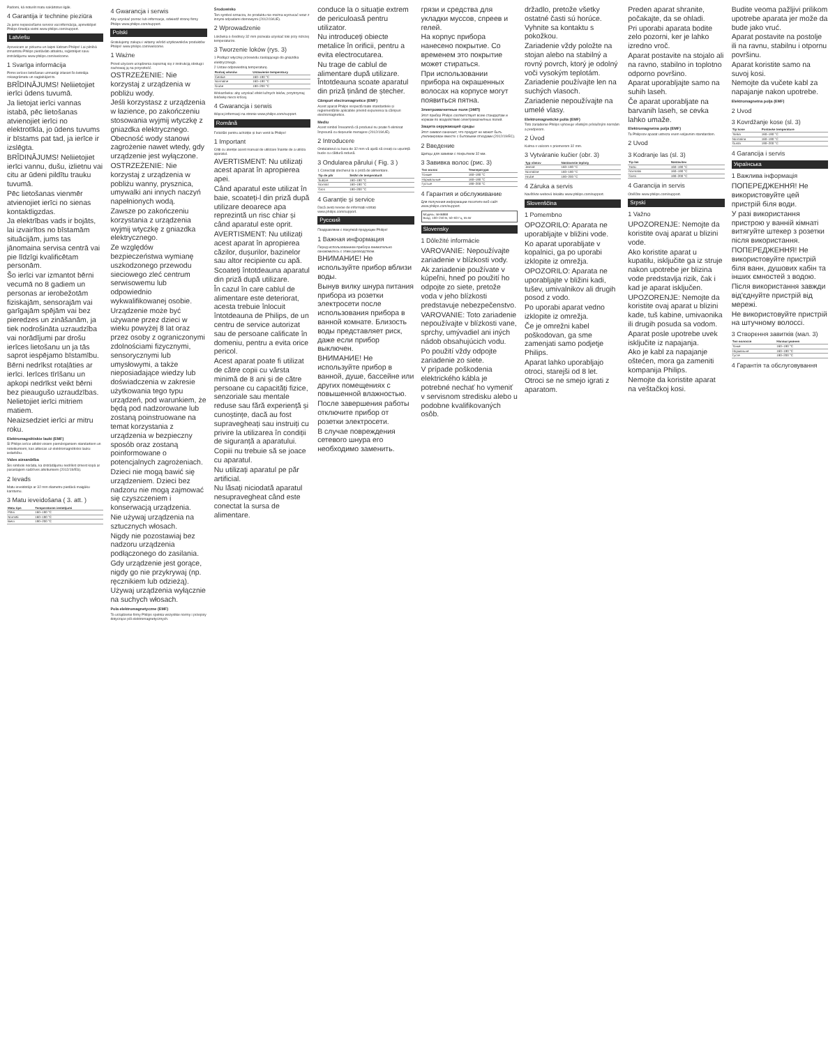Padomi, kā noturēt matu sakārtotus ilgāk.
4 Garantija ir technine pieziūra
Ja jums nepieciešams serviss vai informācija, apmeklējiet Philips tīmekļa vietni www.philips.com/support.
Latviešu
Apsveicam ar pirkumu un laipni lūdzam Philips! Lai pilnībā izmantotu Philips piedāvāto atbalstu, reģistrējiet savu izstrādājumu www.philips.com/welcome.
1 Svarīga informācija
Pirms ierīces lietošanas uzmanīgi izlasiet šo lietotāja rokasgrāmatu un saglabājiet to.
BRĪDINĀJUMS! Neliietojiet ierīci ūdens tuvumā.
Ja lietojat ierīci vannas istabā, pēc lietošanas atvienojiet ierīci no elektrotīkla, jo ūdens tuvums ir bīstams pat tad, ja ierīce ir izslēgta.
BRĪDINĀJUMS! Neliietojiet ierīci vannu, dušu, izlietnu vai citu ar ūdeni pildītu trauku tuvumā.
Pēc lietošanas vienmēr atvienojiet ierīci no sienas kontaktligzdas.
Ja elektrības vads ir bojāts, lai izvairītos no bīstamām situācijām, jums tas jānomaina servisa centrā vai pie līdzīgi kvalificētam personām.
Šo ierīci var izmantot bērni vecumā no 8 gadiem un personas ar ierobežotām fiziskajām, sensorajām vai garīgajām spējām vai bez pieredzes un zināšanām, ja tiek nodrošināta uzraudzība vai norādījumi par drošu ierīces lietošanu un ja tās saprot iespējamo bīstamību.
Bērni nedrīkst rotaļāties ar ierīci. Ierīces tīrīšanu un apkopi nedrīkst veikt bērni bez pieaugušo uzraudzības.
Nelietojiet ierīci mitriem matiem.
Neaizsedziet ierīci ar mitru roku.
Elektromagnētiskie lauki (EMF)
Šī Philips ierīce atbilst visiem piemērojamiem standartiem un noteikumiem, kas attiecas uz elektromagnētisko lauku iedarbību.
Vides aizsardzība
Šis simbols norāda, ka izstrādājumu nedrīkst izmest kopā ar parastajiem sadzīves atkritumiem (2012/19/ES).
2 Ievads
Matu ieveidotājs ar 32 mm diametru piedāvā maigāku karstumu.
3 Matu ieveidošana ( 3. att. )
| Matu tips | Temperatūras iestatījumi |
| --- | --- |
| Plāni | 160–190 °C |
| Normāli | 160–190 °C |
| Biezi | 190–200 °C |
4 Gwarancja i serwis
Aby uzyskać pomoc lub informacje, odwiedź stronę firmy Philips www.philips.com/support.
Polski
Gratulujemy zakupu i witamy wśród użytkowników produktów Philips! www.philips.com/welcome.
1 Ważne
Przed użyciem urządzenia zapoznaj się z instrukcją obsługi i zachowaj ją na przyszłość.
OSTRZEŻENIE: Nie korzystaj z urządzenia w pobliżu wody.
Jeśli korzystasz z urządzenia w łazience, po zakończeniu stosowania wyjmij wtyczkę z gniazdka elektrycznego. Obecność wody stanowi zagrożenie nawet wtedy, gdy urządzenie jest wyłączone.
OSTRZEŻENIE: Nie korzystaj z urządzenia w pobliżu wanny, prysznica, umywalki ani innych naczyń napełnionych wodą.
Zawsze po zakończeniu korzystania z urządzenia wyjmij wtyczkę z gniazdka elektrycznego.
Ze względów bezpieczeństwa wymianę uszkodzonego przewodu sieciowego zleć centrum serwisowemu lub odpowiednio wykwalifikowanej osobie.
Urządzenie może być używane przez dzieci w wieku powyżej 8 lat oraz przez osoby z ograniczonymi zdolnościami fizycznymi, sensorycznymi lub umysłowymi, a także nieposiadające wiedzy lub doświadczenia w zakresie użytkowania tego typu urządzeń, pod warunkiem, że będą pod nadzorowane lub zostaną poinstruowane na temat korzystania z urządzenia w bezpieczny sposób oraz zostaną poinformowane o potencjalnych zagrożeniach.
Dzieci nie mogą bawić się urządzeniem. Dzieci bez nadzoru nie mogą zajmować się czyszczeniem i konserwacją urządzenia.
Nie używaj urządzenia na sztucznych włosach.
Nigdy nie pozostawiaj bez nadzoru urządzenia podłączonego do zasilania.
Gdy urządzenie jest gorące, nigdy go nie przykrywaj (np. ręcznikiem lub odzieżą).
Używaj urządzenia wyłącznie na suchych włosach.
Pola elektromagnetyczne (EMF)
To urządzenie firmy Philips spełnia wszystkie normy i przepisy dotyczące pól elektromagnetycznych.
Środowisko
Ten symbol oznacza, że produktu nie można wyrzucać wraz z innymi odpadami domowymi (2012/19/UE).
2 Wprowadzenie
Lokówka o średnicy 32 mm pozwala uzyskać loki przy niższej temperaturze.
3 Tworzenie loków (rys. 3)
1 Podłącz wtyczkę przewodu zasilającego do gniazdka elektrycznego.
2 Ustaw odpowiednią temperaturę.
| Rodzaj włosów | Ustawienie temperatury |
| --- | --- |
| Cienkie | 160–190 °C |
| Normalne | 160–190 °C |
| Grube | 190–200 °C |
Wskazówka: aby uzyskać efekt luźnych loków, przytrzymaj lokówkę nieco krócej.
4 Gwarancja i serwis
Więcej informacji na stronie www.philips.com/support.
Română
Felicitări pentru achiziție și bun venit la Philips!
1 Important
Citiți cu atenție acest manual de utilizare înainte de a utiliza aparatul.
AVERTISMENT: Nu utilizați acest aparat în apropierea apei.
Când aparatul este utilizat în baie, scoateți-l din priză după utilizare deoarece apa reprezintă un risc chiar și când aparatul este oprit.
AVERTISMENT: Nu utilizați acest aparat în apropierea căzilor, dușurilor, bazinelor sau altor recipiente cu apă.
Scoateți întotdeauna aparatul din priză după utilizare.
În cazul în care cablul de alimentare este deteriorat, acesta trebuie înlocuit întotdeauna de Philips, de un centru de service autorizat sau de persoane calificate în domeniu, pentru a evita orice pericol.
Acest aparat poate fi utilizat de către copii cu vârsta minimă de 8 ani și de către persoane cu capacități fizice, senzoriale sau mentale reduse sau fără experiență și cunoștințe, dacă au fost supravegheați sau instruiți cu privire la utilizarea în condiții de siguranță a aparatului.
Copiii nu trebuie să se joace cu aparatul.
Nu utilizați aparatul pe păr artificial.
Nu lăsați niciodată aparatul nesupravegheat când este conectat la sursa de alimentare.
conduce la o situație extrem de periculoasă pentru utilizator.
Nu introduceți obiecte metalice în orificii, pentru a evita electrocutarea.
Nu trage de cablul de alimentare după utilizare. Întotdeauna scoate aparatul din priză ținând de ștecher.
Câmpuri electromagnetice (EMF)
Acest aparat Philips respectă toate standardele și reglementările aplicabile privind expunerea la câmpuri electromagnetice.
Mediu
Acest simbol înseamnă că produsul nu poate fi eliminat împreună cu deșeurile menajere (2012/19/UE).
2 Introducere
Ondulatorul cu bara de 32 mm vă ajută să creați cu ușurință bucle cu căldură redusă.
3 Ondularea părului ( Fig. 3 )
1 Conectați ștecherul la o priză de alimentare.
| Tip de păr | Setări de temperatură |
| --- | --- |
| Subțire | 160–190 °C |
| Normal | 160–190 °C |
| Gros | 190–200 °C |
4 Garanție și service
Dacă aveți nevoie de informații vizitați www.philips.com/support.
Русский
Поздравляем с покупкой продукции Philips!
1 Важная информация
Перед использованием прибора внимательно ознакомьтесь с этим руководством.
ВНИМАНИЕ! Не используйте прибор вблизи воды.
Вынув вилку шнура питания прибора из розетки электросети после использования прибора в ванной комнате. Близость воды представляет риск, даже если прибор выключен.
ВНИМАНИЕ! Не используйте прибор в ванной, душе, бассейне или других помещениях с повышенной влажностью.
После завершения работы отключите прибор от розетки электросети.
В случае повреждения сетевого шнура его необходимо заменить.
грязи и средства для укладки муссов, спреев и гелей.
На корпус прибора нанесено покрытие. Со временем это покрытие может стираться.
При использовании прибора на окрашенных волосах на корпусе могут появиться пятна.
Электромагнитные поля (ЭМП)
Этот прибор Philips соответствует всем стандартам и нормам по воздействию электромагнитных полей.
Защита окружающей среды
Этот символ означает, что продукт не может быть утилизирован вместе с бытовыми отходами (2012/19/EC).
2 Введение
Щипцы для завивки с покрытием 32 мм.
3 Завивка волос (рис. 3)
| Тип волос | Температура |
| --- | --- |
| Тонкие | 160–190 °C |
| Нормальные | 160–190 °C |
| Густые | 190–200 °C |
4 Гарантия и обслуживание
Для получения информации посетите веб-сайт www.philips.com/support.
Модель: BHB868
Вход: 100–240 В, 50–60 Гц, 55 Вт
Slovensky
1 Dôležité informácie
VAROVANIE: Nepoužívajte zariadenie v blízkosti vody.
Ak zariadenie používate v kúpeľni, hneď po použití ho odpojte zo siete, pretože voda v jeho blízkosti predstavuje nebezpečenstvo.
VAROVANIE: Toto zariadenie nepoužívajte v blízkosti vane, sprchy, umývadiel ani iných nádob obsahujúcich vodu.
Po použití vždy odpojte zariadenie zo siete.
V prípade poškodenia elektrického kábla je potrebné nechať ho vymeniť v servisnom stredisku alebo u podobne kvalifikovaných osôb.
držadlo, pretože všetky ostatné časti sú horúce. Vyhnite sa kontaktu s pokožkou.
Zariadenie vždy položte na stojan alebo na stabilný a rovný povrch, ktorý je odolný voči vysokým teplotám.
Zariadenie používajte len na suchých vlasoch.
Zariadenie nepoužívajte na umelé vlasy.
Elektromagnetické polia (EMF)
Toto zariadenie Philips vyhovuje všetkým príslušným normám a predpisom.
2 Úvod
Kulma s valcom s priemerom 32 mm.
3 Vytváranie kučier (obr. 3)
| Typ vlasov | Nastavenie teploty |
| --- | --- |
| Jemné | 160–190 °C |
| Normálne | 160–190 °C |
| Hrubé | 190–200 °C |
4 Záruka a servis
Navštívte webovú lokalitu www.philips.com/support.
Slovenščina
1 Pomembno
OPOZORILO: Aparata ne uporabljajte v bližini vode.
Ko aparat uporabljate v kopalnici, ga po uporabi izklopite iz omrežja.
OPOZORILO: Aparata ne uporabljajte v bližini kadi, tušev, umivalnikov ali drugih posod z vodo.
Po uporabi aparat vedno izklopite iz omrežja.
Če je omrežni kabel poškodovan, ga sme zamenjati samo podjetje Philips.
Aparat lahko uporabljajo otroci, starejši od 8 let.
Otroci se ne smejo igrati z aparatom.
Preden aparat shranite, počakajte, da se ohladi.
Pri uporabi aparata bodite zelo pozorni, ker je lahko izredno vroč.
Aparat postavite na stojalo ali na ravno, stabilno in toplotno odporno površino.
Aparat uporabljajte samo na suhih laseh.
Če aparat uporabljate na barvanih laseh, se cevka lahko umaže.
Elektromagnetna polja (EMF)
Ta Philipsov aparat ustreza vsem veljavnim standardom.
2 Uvod
3 Kodranje las (sl. 3)
| Tip las | Nastavitev |
| --- | --- |
| Tanki | 160–190 °C |
| Normalni | 160–190 °C |
| Gosti | 190–200 °C |
4 Garancija in servis
Obiščite www.philips.com/support.
Srpski
1 Važno
UPOZORENJE: Nemojte da koristite ovaj aparat u blizini vode.
Ako koristite aparat u kupatilu, isključite ga iz struje nakon upotrebe jer blizina vode predstavlja rizik, čak i kad je aparat isključen.
UPOZORENJE: Nemojte da koristite ovaj aparat u blizini kade, tuš kabine, umivaonika ili drugih posuda sa vodom.
Aparat posle upotrebe uvek isključite iz napajanja.
Ako je kabl za napajanje oštećen, mora ga zameniti kompanija Philips.
Nemojte da koristite aparat na veštačkoj kosi.
Budite veoma pažljivi prilikom upotrebe aparata jer može da bude jako vruć.
Aparat postavite na postolje ili na ravnu, stabilnu i otpornu površinu.
Aparat koristite samo na suvoj kosi.
Nemojte da vučete kabl za napajanje nakon upotrebe.
Elektromagnetna polja (EMF)
2 Uvod
3 Kovrdžanje kose (sl. 3)
| Tip kose | Postavke temperature |
| --- | --- |
| Tanka | 160–190 °C |
| Normalna | 160–190 °C |
| Gusta | 190–200 °C |
4 Garancija i servis
Українська
1 Важлива інформація
ПОПЕРЕДЖЕННЯ! Не використовуйте цей пристрій біля води.
У разі використання пристрою у ванній кімнаті витягуйте штекер з розетки після використання.
ПОПЕРЕДЖЕННЯ! Не використовуйте пристрій біля ванн, душових кабін та інших ємностей з водою.
Після використання завжди від'єднуйте пристрій від мережі.
Не використовуйте пристрій на штучному волоссі.
3 Створення завитків (мал. 3)
| Тип волосся | Налаштування |
| --- | --- |
| Тонке | 160–190 °C |
| Нормальне | 160–190 °C |
| Густе | 190–200 °C |
4 Гарантія та обслуговування